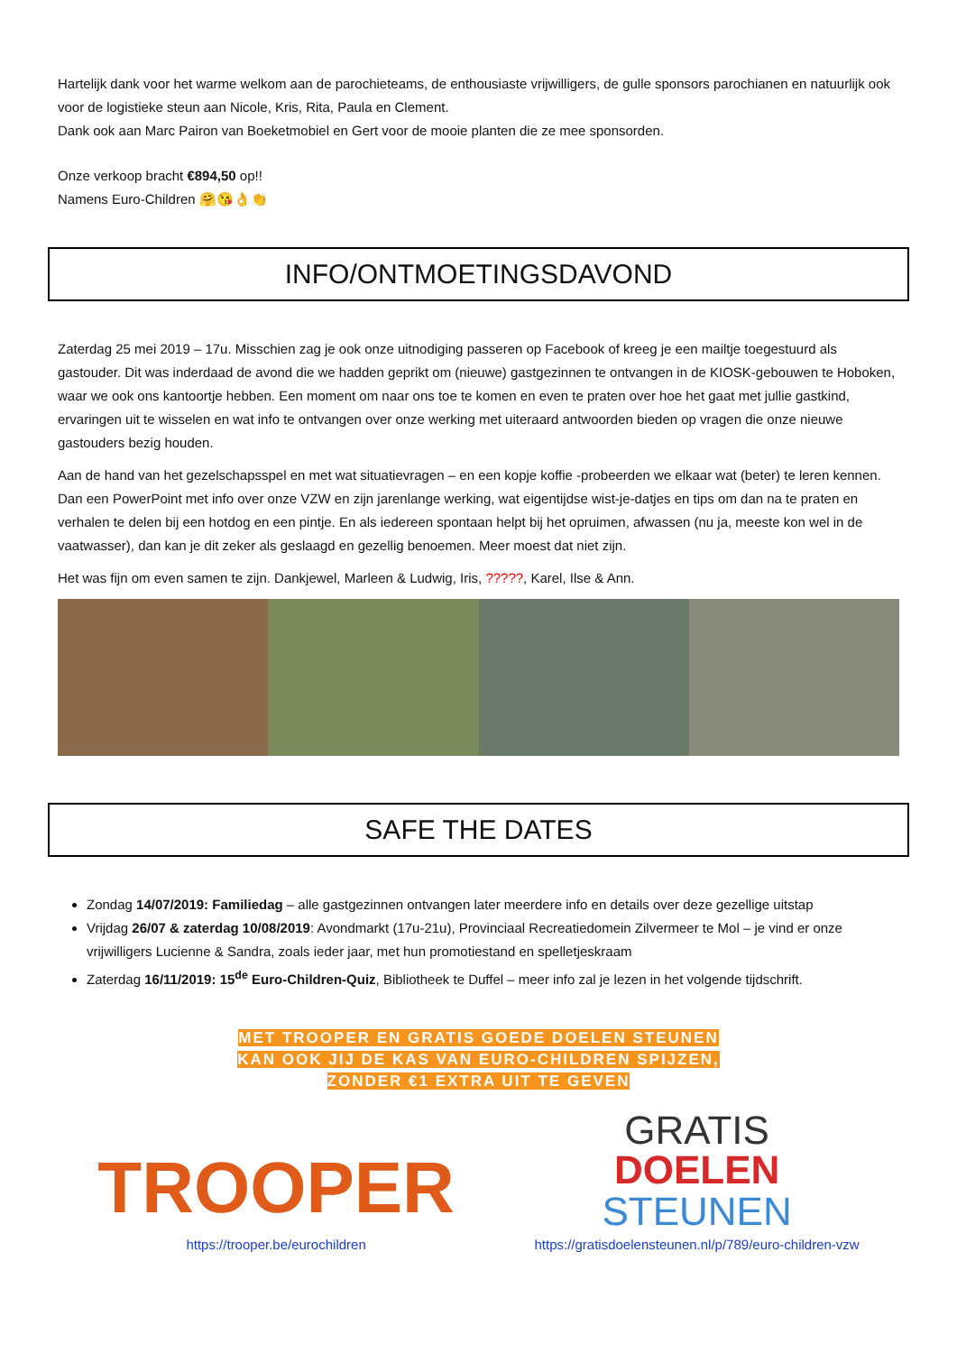Hartelijk dank voor het warme welkom aan de parochieteams, de enthousiaste vrijwilligers, de gulle sponsors parochianen en natuurlijk ook voor de logistieke steun aan Nicole, Kris, Rita, Paula en Clement.
Dank ook aan Marc Pairon van Boeketmobiel en Gert voor de mooie planten die ze mee sponsorden.
Onze verkoop bracht €894,50 op!!
Namens Euro-Children 🤗😘👌👏
INFO/ONTMOETINGSDAVOND
Zaterdag 25 mei 2019 – 17u. Misschien zag je ook onze uitnodiging passeren op Facebook of kreeg je een mailtje toegestuurd als gastouder. Dit was inderdaad de avond die we hadden geprikt om (nieuwe) gastgezinnen te ontvangen in de KIOSK-gebouwen te Hoboken, waar we ook ons kantoortje hebben. Een moment om naar ons toe te komen en even te praten over hoe het gaat met jullie gastkind, ervaringen uit te wisselen en wat info te ontvangen over onze werking met uiteraard antwoorden bieden op vragen die onze nieuwe gastouders bezig houden.
Aan de hand van het gezelschapsspel en met wat situatievragen – en een kopje koffie -probeerden we elkaar wat (beter) te leren kennen. Dan een PowerPoint met info over onze VZW en zijn jarenlange werking, wat eigentijdse wist-je-datjes en tips om dan na te praten en verhalen te delen bij een hotdog en een pintje. En als iedereen spontaan helpt bij het opruimen, afwassen (nu ja, meeste kon wel in de vaatwasser), dan kan je dit zeker als geslaagd en gezellig benoemen. Meer moest dat niet zijn.
Het was fijn om even samen te zijn. Dankjewel, Marleen & Ludwig, Iris, ?????, Karel, Ilse & Ann.
SAFE THE DATES
Zondag 14/07/2019: Familiedag – alle gastgezinnen ontvangen later meerdere info en details over deze gezellige uitstap
Vrijdag 26/07 & zaterdag 10/08/2019: Avondmarkt (17u-21u), Provinciaal Recreatiedomein Zilvermeer te Mol – je vind er onze vrijwilligers Lucienne & Sandra, zoals ieder jaar, met hun promotiestand en spelletjeskraam
Zaterdag 16/11/2019: 15<sup>de</sup> Euro-Children-Quiz, Bibliotheek te Duffel – meer info zal je lezen in het volgende tijdschrift.
MET TROOPER EN GRATIS GOEDE DOELEN STEUNEN
KAN OOK JIJ DE KAS VAN EURO-CHILDREN SPIJZEN,
ZONDER €1 EXTRA UIT TE GEVEN
TROOPER
https://trooper.be/eurochildren
GRATIS
DOELEN
STEUNEN
https://gratisdoelensteunen.nl/p/789/euro-children-vzw